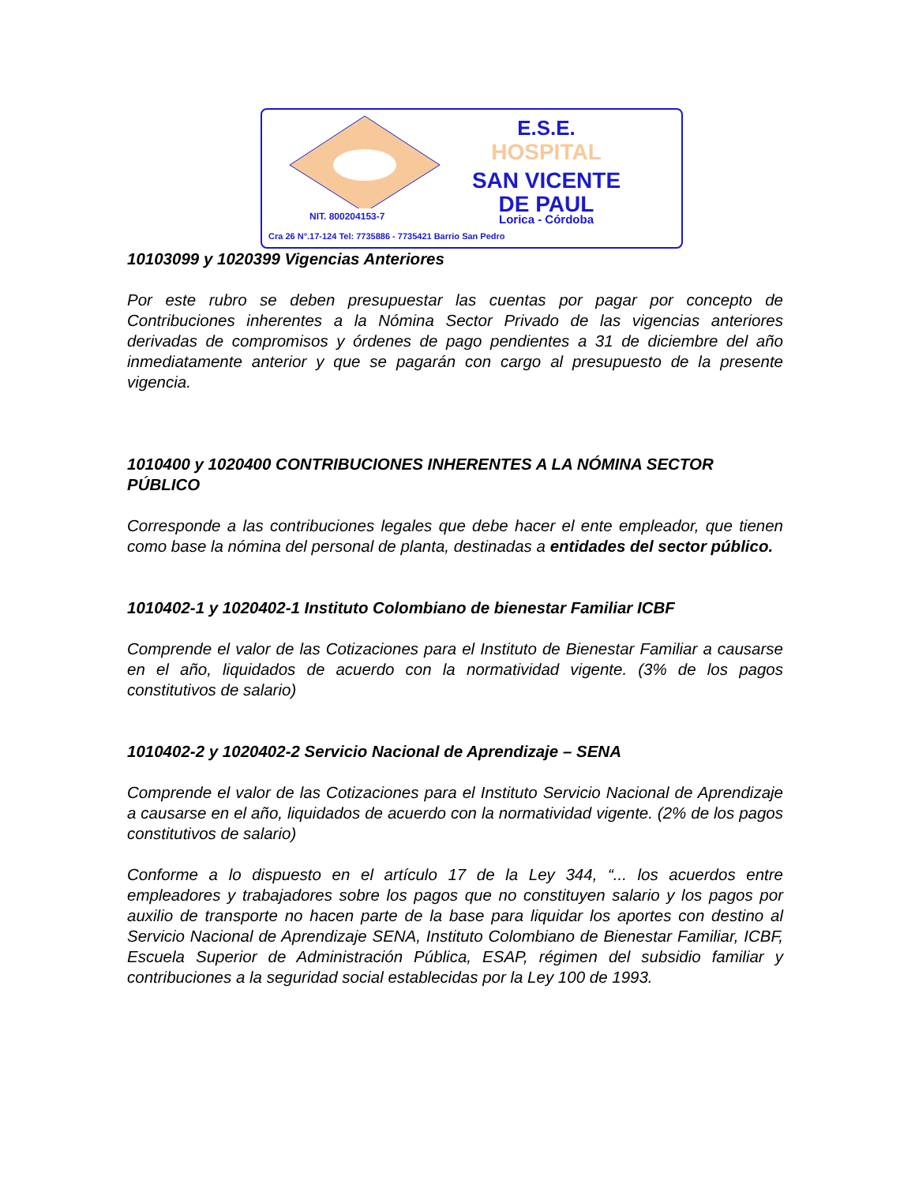E.S.E.
HOSPITAL
SAN VICENTE
DE PAUL
NIT. 800204153-7 Lorica - Córdoba
Cra 26 N°.17-124 Tel: 7735886 - 7735421 Barrio San Pedro
10103099 y 1020399 Vigencias Anteriores
Por este rubro se deben presupuestar las cuentas por pagar por concepto de Contribuciones inherentes a la Nómina Sector Privado de las vigencias anteriores derivadas de compromisos y órdenes de pago pendientes a 31 de diciembre del año inmediatamente anterior y que se pagarán con cargo al presupuesto de la presente vigencia.
1010400 y 1020400 CONTRIBUCIONES INHERENTES A LA NÓMINA SECTOR PÚBLICO
Corresponde a las contribuciones legales que debe hacer el ente empleador, que tienen como base la nómina del personal de planta, destinadas a entidades del sector público.
1010402-1 y 1020402-1 Instituto Colombiano de bienestar Familiar ICBF
Comprende el valor de las Cotizaciones para el Instituto de Bienestar Familiar a causarse en el año, liquidados de acuerdo con la normatividad vigente. (3% de los pagos constitutivos de salario)
1010402-2 y 1020402-2 Servicio Nacional de Aprendizaje – SENA
Comprende el valor de las Cotizaciones para el Instituto Servicio Nacional de Aprendizaje a causarse en el año, liquidados de acuerdo con la normatividad vigente. (2% de los pagos constitutivos de salario)
Conforme a lo dispuesto en el artículo 17 de la Ley 344, “... los acuerdos entre empleadores y trabajadores sobre los pagos que no constituyen salario y los pagos por auxilio de transporte no hacen parte de la base para liquidar los aportes con destino al Servicio Nacional de Aprendizaje SENA, Instituto Colombiano de Bienestar Familiar, ICBF, Escuela Superior de Administración Pública, ESAP, régimen del subsidio familiar y contribuciones a la seguridad social establecidas por la Ley 100 de 1993.